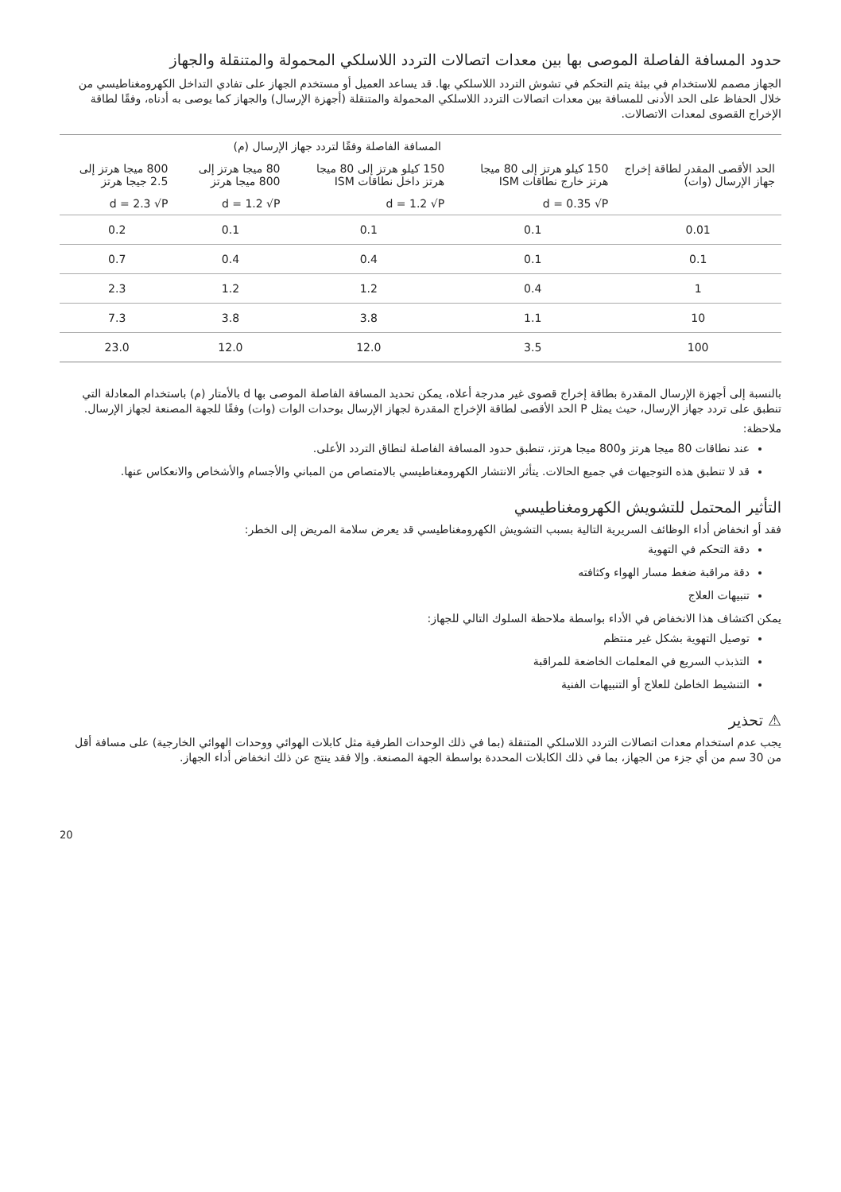حدود المسافة الفاصلة الموصى بها بين معدات اتصالات التردد اللاسلكي المحمولة والمتنقلة والجهاز
الجهاز مصمم للاستخدام في بيئة يتم التحكم في تشوش التردد اللاسلكي بها. قد يساعد العميل أو مستخدم الجهاز على تفادي التداخل الكهرومغناطيسي من خلال الحفاظ على الحد الأدنى للمسافة بين معدات اتصالات التردد اللاسلكي المحمولة والمتنقلة (أجهزة الإرسال) والجهاز كما يوصى به أدناه، وفقًا لطاقة الإخراج القصوى لمعدات الاتصالات.
| | المسافة الفاصلة وفقًا لتردد جهاز الإرسال (م) | | | |
| --- | --- | --- | --- | --- |
| الحد الأقصى المقدر لطاقة إخراج جهاز الإرسال (وات) | 150 كيلو هرتز إلى 80 ميجا هرتز خارج نطاقات ISM | 150 كيلو هرتز إلى 80 ميجا هرتز داخل نطاقات ISM | 80 ميجا هرتز إلى 800 ميجا هرتز | 800 ميجا هرتز إلى 2.5 جيجا هرتز |
| | d = 0.35 √P | d = 1.2 √P | d = 1.2 √P | d = 2.3 √P |
| 0.01 | 0.1 | 0.1 | 0.1 | 0.2 |
| 0.1 | 0.1 | 0.4 | 0.4 | 0.7 |
| 1 | 0.4 | 1.2 | 1.2 | 2.3 |
| 10 | 1.1 | 3.8 | 3.8 | 7.3 |
| 100 | 3.5 | 12.0 | 12.0 | 23.0 |
بالنسبة إلى أجهزة الإرسال المقدرة بطاقة إخراج قصوى غير مدرجة أعلاه، يمكن تحديد المسافة الفاصلة الموصى بها d بالأمتار (م) باستخدام المعادلة التي تنطبق على تردد جهاز الإرسال، حيث يمثل P الحد الأقصى لطاقة الإخراج المقدرة لجهاز الإرسال بوحدات الوات (وات) وفقًا للجهة المصنعة لجهاز الإرسال.
ملاحظة:
عند نطاقات 80 ميجا هرتز و800 ميجا هرتز، تنطبق حدود المسافة الفاصلة لنطاق التردد الأعلى.
قد لا تنطبق هذه التوجيهات في جميع الحالات. يتأثر الانتشار الكهرومغناطيسي بالامتصاص من المباني والأجسام والأشخاص والانعكاس عنها.
التأثير المحتمل للتشويش الكهرومغناطيسي
فقد أو انخفاض أداء الوظائف السريرية التالية بسبب التشويش الكهرومغناطيسي قد يعرض سلامة المريض إلى الخطر:
دقة التحكم في التهوية
دقة مراقبة ضغط مسار الهواء وكثافته
تنبيهات العلاج
يمكن اكتشاف هذا الانخفاض في الأداء بواسطة ملاحظة السلوك التالي للجهاز:
توصيل التهوية بشكل غير منتظم
التذبذب السريع في المعلمات الخاضعة للمراقبة
التنشيط الخاطئ للعلاج أو التنبيهات الفنية
⚠ تحذير
يجب عدم استخدام معدات اتصالات التردد اللاسلكي المتنقلة (بما في ذلك الوحدات الطرفية مثل كابلات الهوائي ووحدات الهوائي الخارجية) على مسافة أقل من 30 سم من أي جزء من الجهاز، بما في ذلك الكابلات المحددة بواسطة الجهة المصنعة. وإلا فقد ينتج عن ذلك انخفاض أداء الجهاز.
20